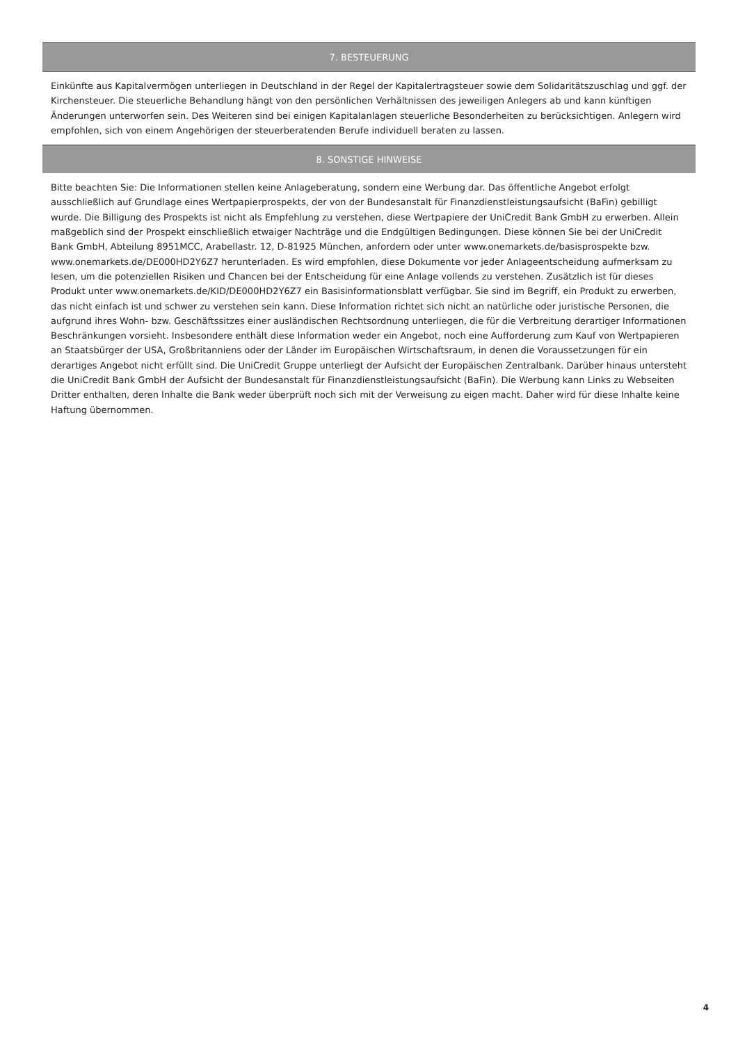7. BESTEUERUNG
Einkünfte aus Kapitalvermögen unterliegen in Deutschland in der Regel der Kapitalertragsteuer sowie dem Solidaritätszuschlag und ggf. der Kirchensteuer. Die steuerliche Behandlung hängt von den persönlichen Verhältnissen des jeweiligen Anlegers ab und kann künftigen Änderungen unterworfen sein. Des Weiteren sind bei einigen Kapitalanlagen steuerliche Besonderheiten zu berücksichtigen. Anlegern wird empfohlen, sich von einem Angehörigen der steuerberatenden Berufe individuell beraten zu lassen.
8. SONSTIGE HINWEISE
Bitte beachten Sie: Die Informationen stellen keine Anlageberatung, sondern eine Werbung dar. Das öffentliche Angebot erfolgt ausschließlich auf Grundlage eines Wertpapierprospekts, der von der Bundesanstalt für Finanzdienstleistungsaufsicht (BaFin) gebilligt wurde. Die Billigung des Prospekts ist nicht als Empfehlung zu verstehen, diese Wertpapiere der UniCredit Bank GmbH zu erwerben. Allein maßgeblich sind der Prospekt einschließlich etwaiger Nachträge und die Endgültigen Bedingungen. Diese können Sie bei der UniCredit Bank GmbH, Abteilung 8951MCC, Arabellastr. 12, D-81925 München, anfordern oder unter www.onemarkets.de/basisprospekte bzw. www.onemarkets.de/DE000HD2Y6Z7 herunterladen. Es wird empfohlen, diese Dokumente vor jeder Anlageentscheidung aufmerksam zu lesen, um die potenziellen Risiken und Chancen bei der Entscheidung für eine Anlage vollends zu verstehen. Zusätzlich ist für dieses Produkt unter www.onemarkets.de/KID/DE000HD2Y6Z7 ein Basisinformationsblatt verfügbar. Sie sind im Begriff, ein Produkt zu erwerben, das nicht einfach ist und schwer zu verstehen sein kann. Diese Information richtet sich nicht an natürliche oder juristische Personen, die aufgrund ihres Wohn- bzw. Geschäftssitzes einer ausländischen Rechtsordnung unterliegen, die für die Verbreitung derartiger Informationen Beschränkungen vorsieht. Insbesondere enthält diese Information weder ein Angebot, noch eine Aufforderung zum Kauf von Wertpapieren an Staatsbürger der USA, Großbritanniens oder der Länder im Europäischen Wirtschaftsraum, in denen die Voraussetzungen für ein derartiges Angebot nicht erfüllt sind. Die UniCredit Gruppe unterliegt der Aufsicht der Europäischen Zentralbank. Darüber hinaus untersteht die UniCredit Bank GmbH der Aufsicht der Bundesanstalt für Finanzdienstleistungsaufsicht (BaFin). Die Werbung kann Links zu Webseiten Dritter enthalten, deren Inhalte die Bank weder überprüft noch sich mit der Verweisung zu eigen macht. Daher wird für diese Inhalte keine Haftung übernommen.
4